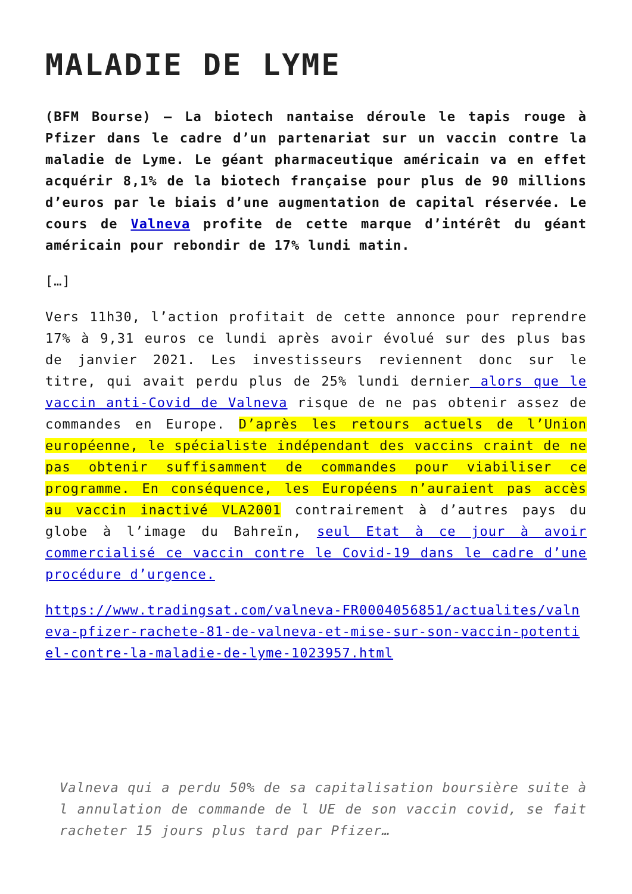MALADIE DE LYME
(BFM Bourse) – La biotech nantaise déroule le tapis rouge à Pfizer dans le cadre d’un partenariat sur un vaccin contre la maladie de Lyme. Le géant pharmaceutique américain va en effet acquérir 8,1% de la biotech française pour plus de 90 millions d’euros par le biais d’une augmentation de capital réservée. Le cours de Valneva profite de cette marque d’intérêt du géant américain pour rebondir de 17% lundi matin.
[…]
Vers 11h30, l’action profitait de cette annonce pour reprendre 17% à 9,31 euros ce lundi après avoir évolué sur des plus bas de janvier 2021. Les investisseurs reviennent donc sur le titre, qui avait perdu plus de 25% lundi dernier alors que le vaccin anti-Covid de Valneva risque de ne pas obtenir assez de commandes en Europe. D’après les retours actuels de l’Union européenne, le spécialiste indépendant des vaccins craint de ne pas obtenir suffisamment de commandes pour viabiliser ce programme. En conséquence, les Européens n’auraient pas accès au vaccin inactivé VLA2001 contrairement à d’autres pays du globe à l’image du Bahreïn, seul Etat à ce jour à avoir commercialisé ce vaccin contre le Covid-19 dans le cadre d’une procédure d’urgence.
https://www.tradingsat.com/valneva-FR0004056851/actualites/valneva-pfizer-rachete-81-de-valneva-et-mise-sur-son-vaccin-potentiel-contre-la-maladie-de-lyme-1023957.html
Valneva qui a perdu 50% de sa capitalisation boursière suite à l annulation de commande de l UE de son vaccin covid, se fait racheter 15 jours plus tard par Pfizer…